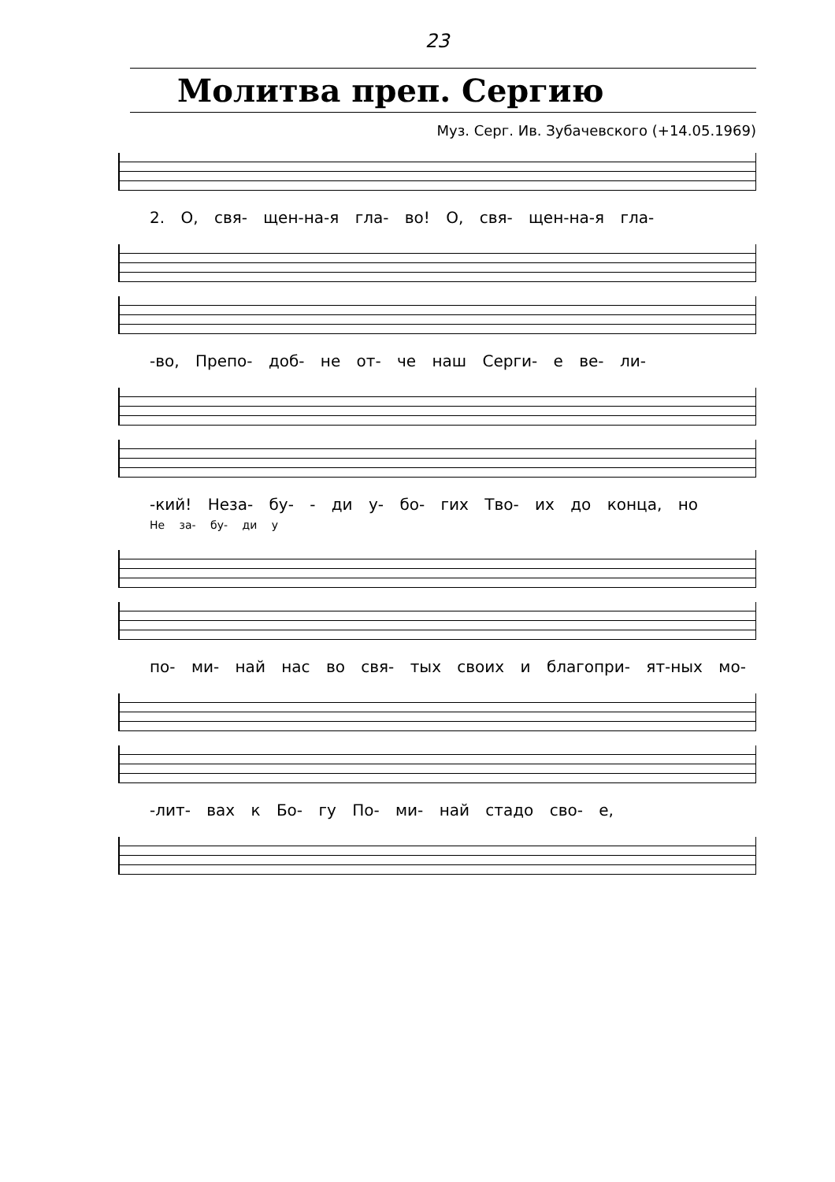23
Молитва преп. Сергию
Муз. Серг. Ив. Зубачевского (+14.05.1969)
2. О, свя- щен-на-я гла- во! О, свя- щен-на-я гла-
-во, Препо- доб- не от- че наш Серги- е ве- ли-
-кий! Неза- бу- - ди у- бо- гих Тво- их до конца, но
Не за- бу- ди у
по- ми- най нас во свя- тых своих и благопри- ят-ных мо-
-лит- вах к Бо- гу По- ми- най стадо сво- е,